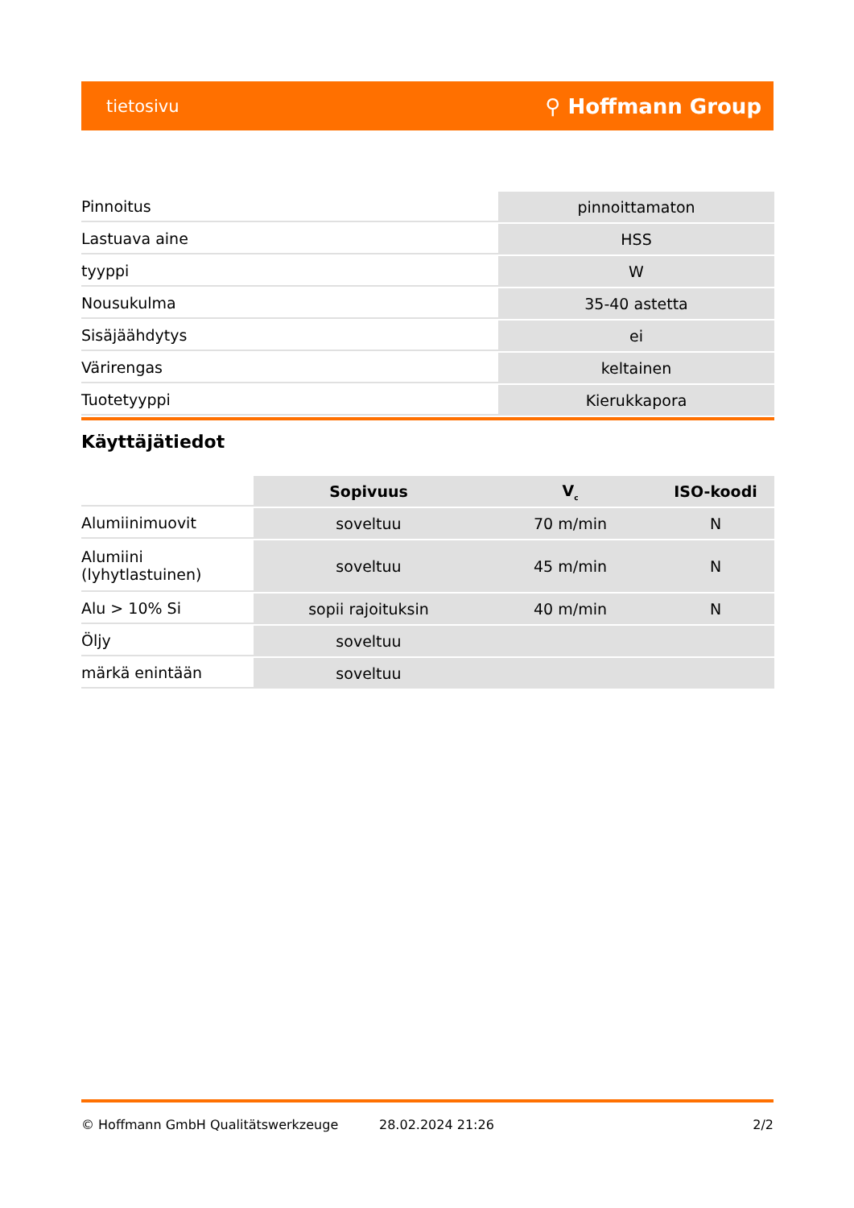tietosivu ⚲ Hoffmann Group
| Pinnoitus | pinnoittamaton |
| Lastuava aine | HSS |
| tyyppi | W |
| Nousukulma | 35-40 astetta |
| Sisäjäähdytys | ei |
| Värirengas | keltainen |
| Tuotetyyppi | Kierukkapora |
Käyttäjätiedot
| | Sopivuus | V<sub>c</sub> | ISO-koodi |
| --- | --- | --- | --- |
| Alumiinimuovit | soveltuu | 70 m/min | N |
| Alumiini (lyhytlastuinen) | soveltuu | 45 m/min | N |
| Alu > 10% Si | sopii rajoituksin | 40 m/min | N |
| Öljy | soveltuu | | |
| märkä enintään | soveltuu | | |
© Hoffmann GmbH Qualitätswerkzeuge 28.02.2024 21:26 2/2